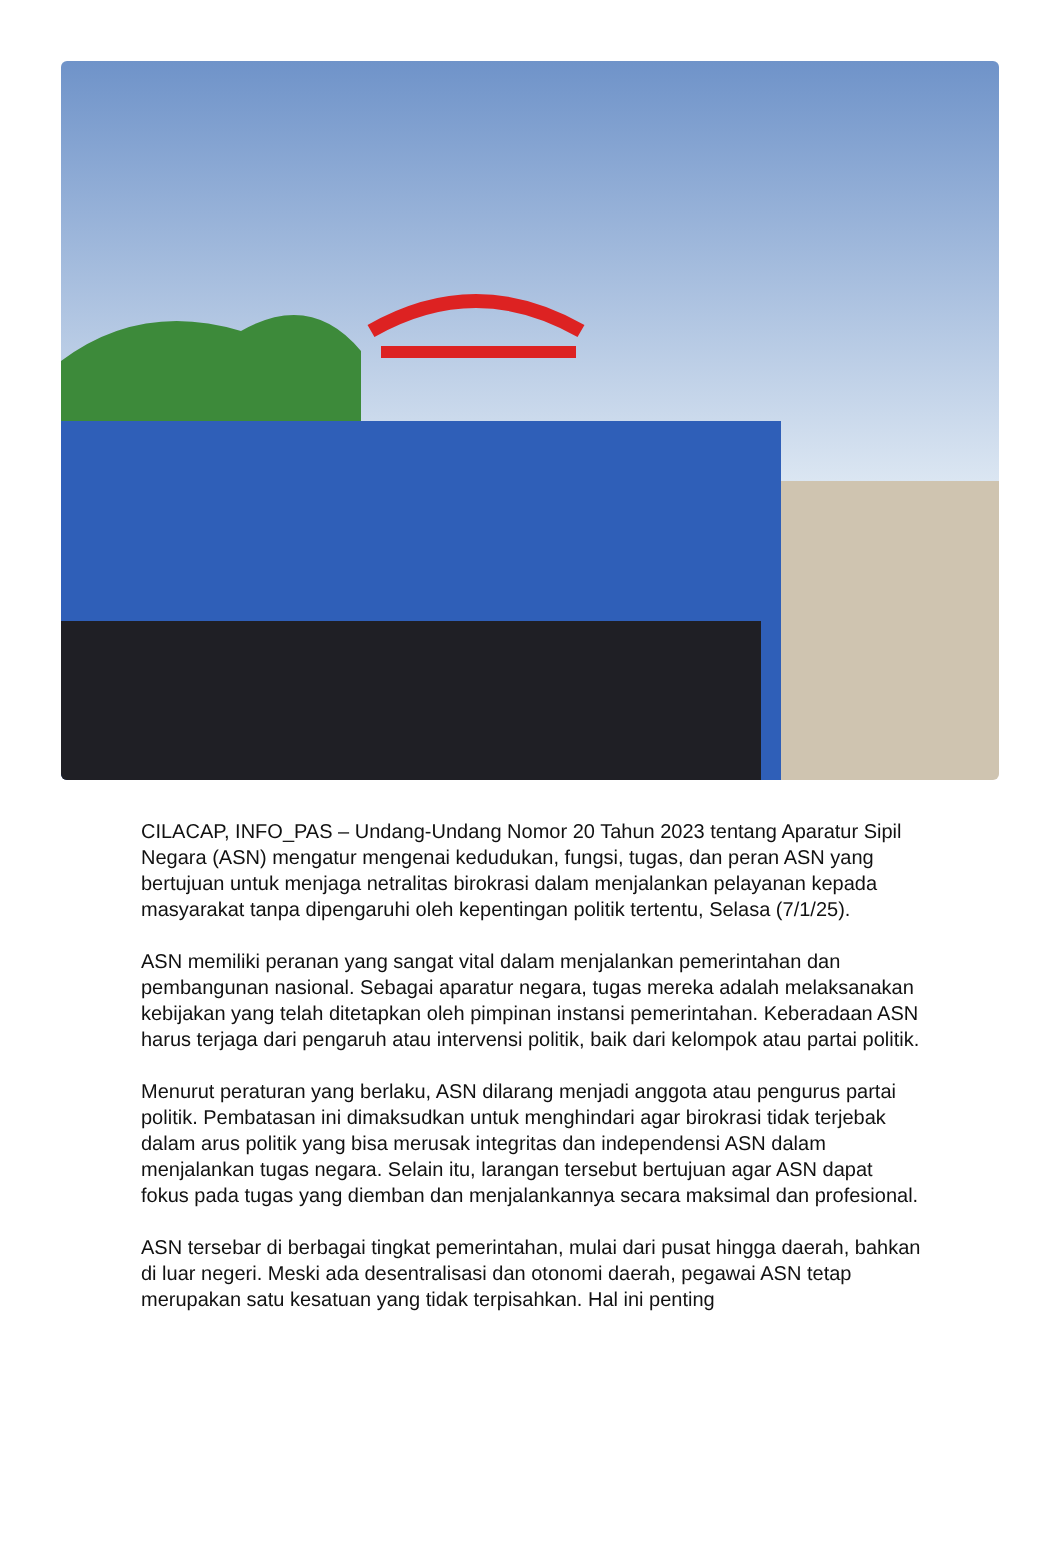CILACAP, INFO_PAS – Undang-Undang Nomor 20 Tahun 2023 tentang Aparatur Sipil Negara (ASN) mengatur mengenai kedudukan, fungsi, tugas, dan peran ASN yang bertujuan untuk menjaga netralitas birokrasi dalam menjalankan pelayanan kepada masyarakat tanpa dipengaruhi oleh kepentingan politik tertentu, Selasa (7/1/25).
ASN memiliki peranan yang sangat vital dalam menjalankan pemerintahan dan pembangunan nasional. Sebagai aparatur negara, tugas mereka adalah melaksanakan kebijakan yang telah ditetapkan oleh pimpinan instansi pemerintahan. Keberadaan ASN harus terjaga dari pengaruh atau intervensi politik, baik dari kelompok atau partai politik.
Menurut peraturan yang berlaku, ASN dilarang menjadi anggota atau pengurus partai politik. Pembatasan ini dimaksudkan untuk menghindari agar birokrasi tidak terjebak dalam arus politik yang bisa merusak integritas dan independensi ASN dalam menjalankan tugas negara. Selain itu, larangan tersebut bertujuan agar ASN dapat fokus pada tugas yang diemban dan menjalankannya secara maksimal dan profesional.
ASN tersebar di berbagai tingkat pemerintahan, mulai dari pusat hingga daerah, bahkan di luar negeri. Meski ada desentralisasi dan otonomi daerah, pegawai ASN tetap merupakan satu kesatuan yang tidak terpisahkan. Hal ini penting